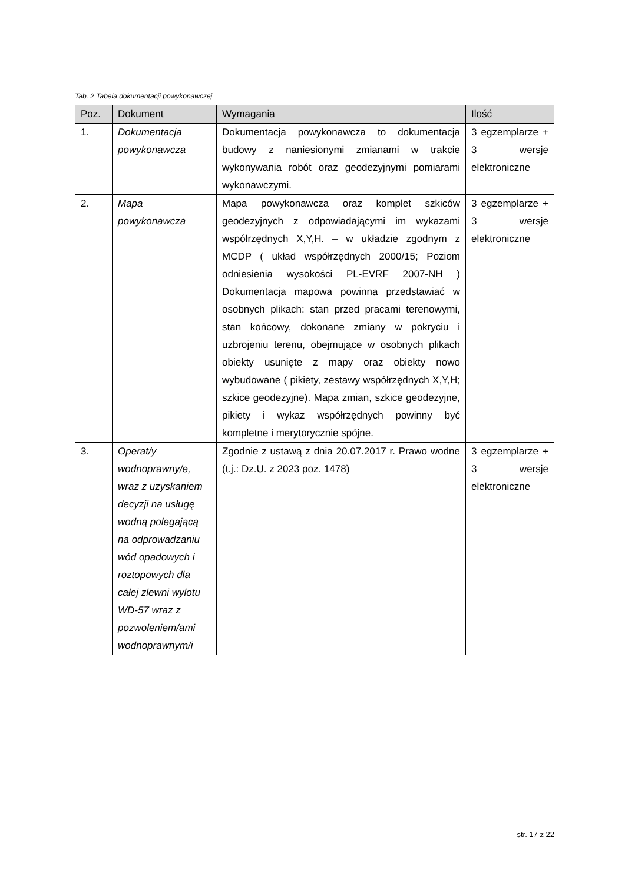Tab. 2 Tabela dokumentacji powykonawczej
| Poz. | Dokument | Wymagania | Ilość |
| --- | --- | --- | --- |
| 1. | Dokumentacja powykonawcza | Dokumentacja powykonawcza to dokumentacja budowy z naniesionymi zmianami w trakcie wykonywania robót oraz geodezyjnymi pomiarami wykonawczymi. | 3 egzemplarze + 3 wersje elektroniczne |
| 2. | Mapa powykonawcza | Mapa powykonawcza oraz komplet szkiców geodezyjnych z odpowiadającymi im wykazami współrzędnych X,Y,H. – w układzie zgodnym z MCDP ( układ współrzędnych 2000/15; Poziom odniesienia wysokości PL-EVRF 2007-NH ) Dokumentacja mapowa powinna przedstawiać w osobnych plikach: stan przed pracami terenowymi, stan końcowy, dokonane zmiany w pokryciu i uzbrojeniu terenu, obejmujące w osobnych plikach obiekty usunięte z mapy oraz obiekty nowo wybudowane ( pikiety, zestawy współrzędnych X,Y,H; szkice geodezyjne). Mapa zmian, szkice geodezyjne, pikiety i wykaz współrzędnych powinny być kompletne i merytorycznie spójne. | 3 egzemplarze + 3 wersje elektroniczne |
| 3. | Operat/y wodnoprawny/e, wraz z uzyskaniem decyzji na usługę wodną polegającą na odprowadzaniu wód opadowych i roztopowych dla całej zlewni wylotu WD-57 wraz z pozwoleniem/ami wodnoprawnym/i | Zgodnie z ustawą z dnia 20.07.2017 r. Prawo wodne (t.j.: Dz.U. z 2023 poz. 1478) | 3 egzemplarze + 3 wersje elektroniczne |
str. 17 z 22